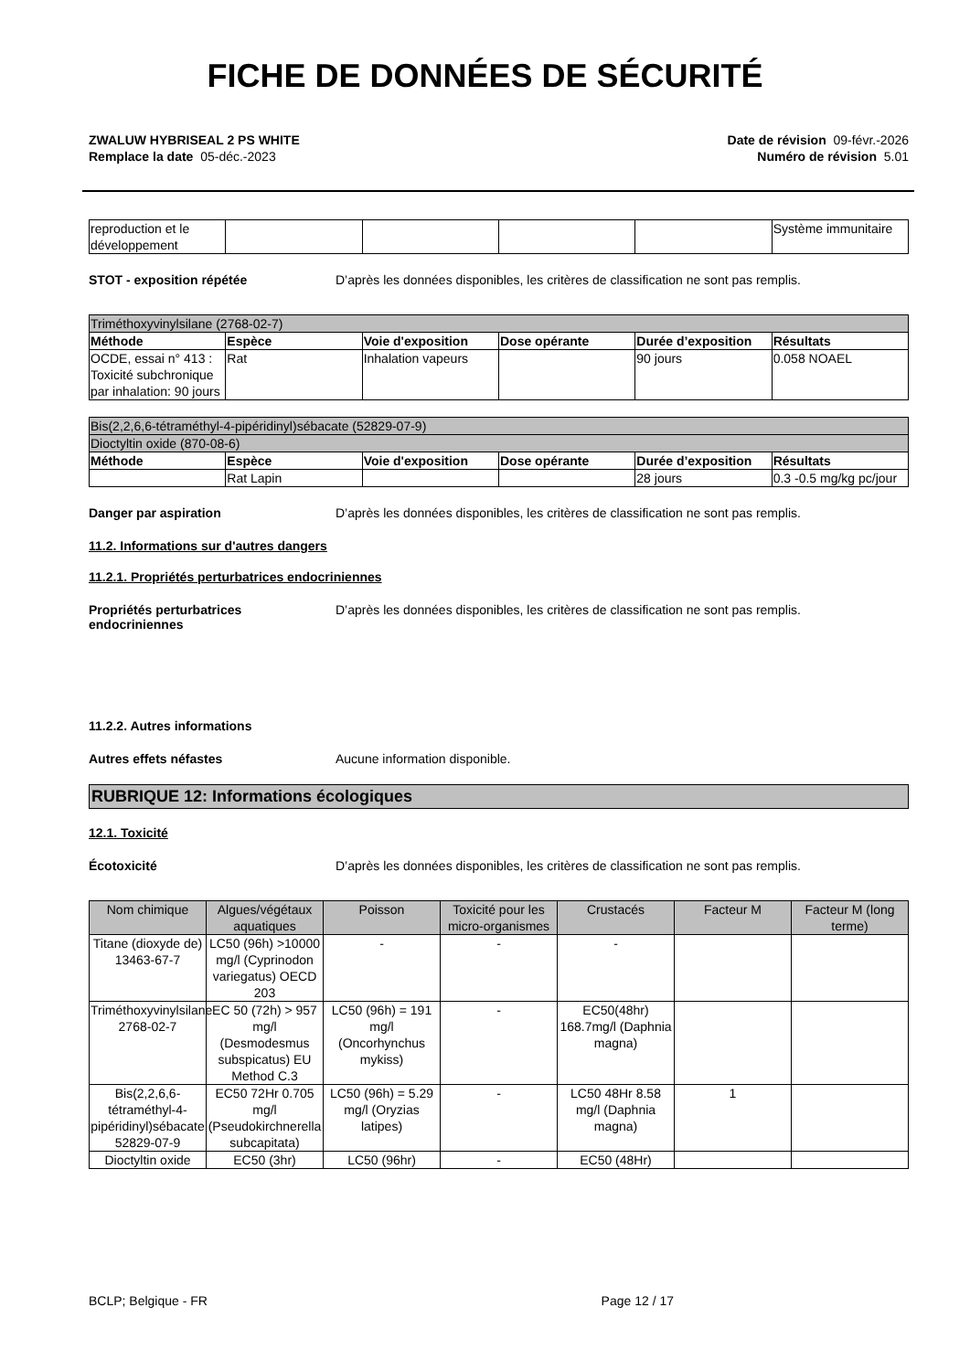FICHE DE DONNÉES DE SÉCURITÉ
ZWALUW HYBRISEAL 2 PS WHITE
Remplace la date 05-déc.-2023
Date de révision 09-févr.-2026
Numéro de révision 5.01
| reproduction et le développement | | | | | Système immunitaire |
STOT - exposition répétée D’après les données disponibles, les critères de classification ne sont pas remplis.
| Triméthoxyvinylsilane (2768-02-7) | | | | | |
| Méthode | Espèce | Voie d'exposition | Dose opérante | Durée d’exposition | Résultats |
| OCDE, essai n° 413 : Toxicité subchronique par inhalation: 90 jours | Rat | Inhalation vapeurs | | 90 jours | 0.058 NOAEL |
| Bis(2,2,6,6-tétraméthyl-4-pipéridinyl)sébacate (52829-07-9) | | | | | |
| Dioctyltin oxide (870-08-6) | | | | | |
| Méthode | Espèce | Voie d'exposition | Dose opérante | Durée d’exposition | Résultats |
| | Rat Lapin | | | 28 jours | 0.3 -0.5 mg/kg pc/jour |
Danger par aspiration D’après les données disponibles, les critères de classification ne sont pas remplis.
11.2. Informations sur d'autres dangers
11.2.1. Propriétés perturbatrices endocriniennes
Propriétés perturbatrices endocriniennes
D’après les données disponibles, les critères de classification ne sont pas remplis.
11.2.2. Autres informations
Autres effets néfastes Aucune information disponible.
RUBRIQUE 12: Informations écologiques
12.1. Toxicité
Écotoxicité D’après les données disponibles, les critères de classification ne sont pas remplis.
| Nom chimique | Algues/végétaux aquatiques | Poisson | Toxicité pour les micro-organismes | Crustacés | Facteur M | Facteur M (long terme) |
| --- | --- | --- | --- | --- | --- | --- |
| Titane (dioxyde de) 13463-67-7 | LC50 (96h) >10000 mg/l (Cyprinodon variegatus) OECD 203 | - | - | - | | |
| Triméthoxyvinylsilane 2768-02-7 | EC 50 (72h) > 957 mg/l (Desmodesmus subspicatus) EU Method C.3 | LC50 (96h) = 191 mg/l (Oncorhynchus mykiss) | - | EC50(48hr) 168.7mg/l (Daphnia magna) | | |
| Bis(2,2,6,6-tétraméthyl-4-pipéridinyl)sébacate 52829-07-9 | EC50 72Hr 0.705 mg/l (Pseudokirchnerella subcapitata) | LC50 (96h) = 5.29 mg/l (Oryzias latipes) | - | LC50 48Hr 8.58 mg/l (Daphnia magna) | 1 | |
| Dioctyltin oxide | EC50 (3hr) | LC50 (96hr) | - | EC50 (48Hr) | | |
BCLP; Belgique - FR Page 12 / 17